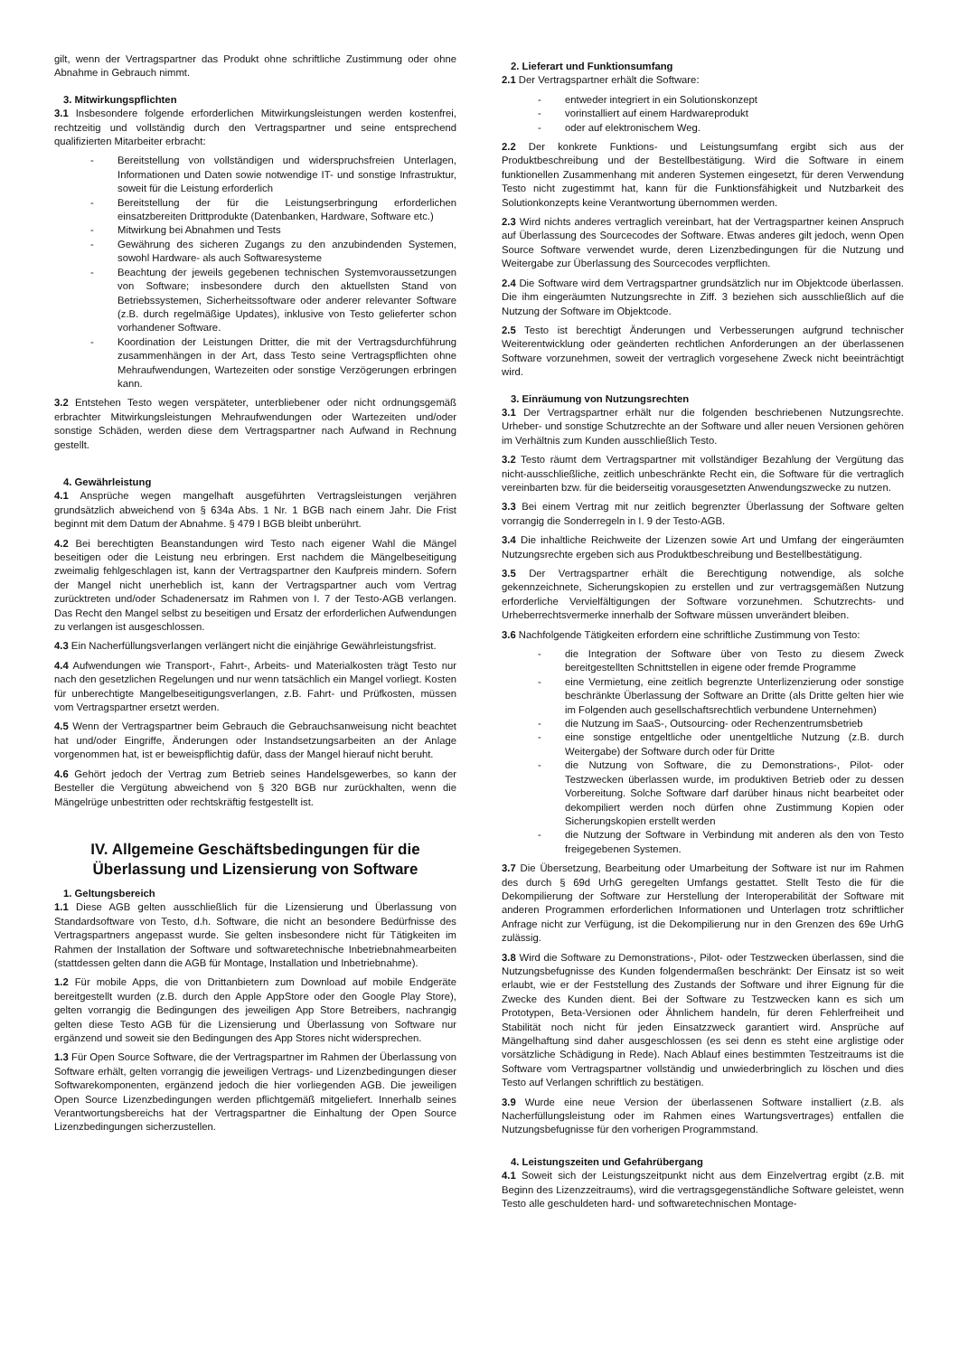gilt, wenn der Vertragspartner das Produkt ohne schriftliche Zustimmung oder ohne Abnahme in Gebrauch nimmt.
3. Mitwirkungspflichten
3.1 Insbesondere folgende erforderlichen Mitwirkungsleistungen werden kostenfrei, rechtzeitig und vollständig durch den Vertragspartner und seine entsprechend qualifizierten Mitarbeiter erbracht:
- Bereitstellung von vollständigen und widerspruchsfreien Unterlagen, Informationen und Daten sowie notwendige IT- und sonstige Infrastruktur, soweit für die Leistung erforderlich
- Bereitstellung der für die Leistungserbringung erforderlichen einsatzbereiten Drittprodukte (Datenbanken, Hardware, Software etc.)
- Mitwirkung bei Abnahmen und Tests
- Gewährung des sicheren Zugangs zu den anzubindenden Systemen, sowohl Hardware- als auch Softwaresysteme
- Beachtung der jeweils gegebenen technischen Systemvoraussetzungen von Software; insbesondere durch den aktuellsten Stand von Betriebssystemen, Sicherheitssoftware oder anderer relevanter Software (z.B. durch regelmäßige Updates), inklusive von Testo gelieferter schon vorhandener Software.
- Koordination der Leistungen Dritter, die mit der Vertragsdurchführung zusammenhängen in der Art, dass Testo seine Vertragspflichten ohne Mehraufwendungen, Wartezeiten oder sonstige Verzögerungen erbringen kann.
3.2 Entstehen Testo wegen verspäteter, unterbliebener oder nicht ordnungsgemäß erbrachter Mitwirkungsleistungen Mehraufwendungen oder Wartezeiten und/oder sonstige Schäden, werden diese dem Vertragspartner nach Aufwand in Rechnung gestellt.
4. Gewährleistung
4.1 Ansprüche wegen mangelhaft ausgeführten Vertragsleistungen verjähren grundsätzlich abweichend von § 634a Abs. 1 Nr. 1 BGB nach einem Jahr. Die Frist beginnt mit dem Datum der Abnahme. § 479 I BGB bleibt unberührt.
4.2 Bei berechtigten Beanstandungen wird Testo nach eigener Wahl die Mängel beseitigen oder die Leistung neu erbringen. Erst nachdem die Mängelbeseitigung zweimalig fehlgeschlagen ist, kann der Vertragspartner den Kaufpreis mindern. Sofern der Mangel nicht unerheblich ist, kann der Vertragspartner auch vom Vertrag zurücktreten und/oder Schadenersatz im Rahmen von I. 7 der Testo-AGB verlangen. Das Recht den Mangel selbst zu beseitigen und Ersatz der erforderlichen Aufwendungen zu verlangen ist ausgeschlossen.
4.3 Ein Nacherfüllungsverlangen verlängert nicht die einjährige Gewährleistungsfrist.
4.4 Aufwendungen wie Transport-, Fahrt-, Arbeits- und Materialkosten trägt Testo nur nach den gesetzlichen Regelungen und nur wenn tatsächlich ein Mangel vorliegt. Kosten für unberechtigte Mangelbeseitigungsverlangen, z.B. Fahrt- und Prüfkosten, müssen vom Vertragspartner ersetzt werden.
4.5 Wenn der Vertragspartner beim Gebrauch die Gebrauchsanweisung nicht beachtet hat und/oder Eingriffe, Änderungen oder Instandsetzungsarbeiten an der Anlage vorgenommen hat, ist er beweispflichtig dafür, dass der Mangel hierauf nicht beruht.
4.6 Gehört jedoch der Vertrag zum Betrieb seines Handelsgewerbes, so kann der Besteller die Vergütung abweichend von § 320 BGB nur zurückhalten, wenn die Mängelrüge unbestritten oder rechtskräftig festgestellt ist.
IV. Allgemeine Geschäftsbedingungen für die Überlassung und Lizensierung von Software
1. Geltungsbereich
1.1 Diese AGB gelten ausschließlich für die Lizensierung und Überlassung von Standardsoftware von Testo, d.h. Software, die nicht an besondere Bedürfnisse des Vertragspartners angepasst wurde. Sie gelten insbesondere nicht für Tätigkeiten im Rahmen der Installation der Software und softwaretechnische Inbetriebnahmearbeiten (stattdessen gelten dann die AGB für Montage, Installation und Inbetriebnahme).
1.2 Für mobile Apps, die von Drittanbietern zum Download auf mobile Endgeräte bereitgestellt wurden (z.B. durch den Apple AppStore oder den Google Play Store), gelten vorrangig die Bedingungen des jeweiligen App Store Betreibers, nachrangig gelten diese Testo AGB für die Lizensierung und Überlassung von Software nur ergänzend und soweit sie den Bedingungen des App Stores nicht widersprechen.
1.3 Für Open Source Software, die der Vertragspartner im Rahmen der Überlassung von Software erhält, gelten vorrangig die jeweiligen Vertrags- und Lizenzbedingungen dieser Softwarekomponenten, ergänzend jedoch die hier vorliegenden AGB. Die jeweiligen Open Source Lizenzbedingungen werden pflichtgemäß mitgeliefert. Innerhalb seines Verantwortungsbereichs hat der Vertragspartner die Einhaltung der Open Source Lizenzbedingungen sicherzustellen.
2. Lieferart und Funktionsumfang
2.1 Der Vertragspartner erhält die Software:
- entweder integriert in ein Solutionskonzept
- vorinstalliert auf einem Hardwareprodukt
- oder auf elektronischem Weg.
2.2 Der konkrete Funktions- und Leistungsumfang ergibt sich aus der Produktbeschreibung und der Bestellbestätigung. Wird die Software in einem funktionellen Zusammenhang mit anderen Systemen eingesetzt, für deren Verwendung Testo nicht zugestimmt hat, kann für die Funktionsfähigkeit und Nutzbarkeit des Solutionkonzepts keine Verantwortung übernommen werden.
2.3 Wird nichts anderes vertraglich vereinbart, hat der Vertragspartner keinen Anspruch auf Überlassung des Sourcecodes der Software. Etwas anderes gilt jedoch, wenn Open Source Software verwendet wurde, deren Lizenzbedingungen für die Nutzung und Weitergabe zur Überlassung des Sourcecodes verpflichten.
2.4 Die Software wird dem Vertragspartner grundsätzlich nur im Objektcode überlassen. Die ihm eingeräumten Nutzungsrechte in Ziff. 3 beziehen sich ausschließlich auf die Nutzung der Software im Objektcode.
2.5 Testo ist berechtigt Änderungen und Verbesserungen aufgrund technischer Weiterentwicklung oder geänderten rechtlichen Anforderungen an der überlassenen Software vorzunehmen, soweit der vertraglich vorgesehene Zweck nicht beeinträchtigt wird.
3. Einräumung von Nutzungsrechten
3.1 Der Vertragspartner erhält nur die folgenden beschriebenen Nutzungsrechte. Urheber- und sonstige Schutzrechte an der Software und aller neuen Versionen gehören im Verhältnis zum Kunden ausschließlich Testo.
3.2 Testo räumt dem Vertragspartner mit vollständiger Bezahlung der Vergütung das nicht-ausschließliche, zeitlich unbeschränkte Recht ein, die Software für die vertraglich vereinbarten bzw. für die beiderseitig vorausgesetzten Anwendungszwecke zu nutzen.
3.3 Bei einem Vertrag mit nur zeitlich begrenzter Überlassung der Software gelten vorrangig die Sonderregeln in I. 9 der Testo-AGB.
3.4 Die inhaltliche Reichweite der Lizenzen sowie Art und Umfang der eingeräumten Nutzungsrechte ergeben sich aus Produktbeschreibung und Bestellbestätigung.
3.5 Der Vertragspartner erhält die Berechtigung notwendige, als solche gekennzeichnete, Sicherungskopien zu erstellen und zur vertragsgemäßen Nutzung erforderliche Vervielfältigungen der Software vorzunehmen. Schutzrechts- und Urheberrechtsvermerke innerhalb der Software müssen unverändert bleiben.
3.6 Nachfolgende Tätigkeiten erfordern eine schriftliche Zustimmung von Testo:
- die Integration der Software über von Testo zu diesem Zweck bereitgestellten Schnittstellen in eigene oder fremde Programme
- eine Vermietung, eine zeitlich begrenzte Unterlizenzierung oder sonstige beschränkte Überlassung der Software an Dritte (als Dritte gelten hier wie im Folgenden auch gesellschaftsrechtlich verbundene Unternehmen)
- die Nutzung im SaaS-, Outsourcing- oder Rechenzentrumsbetrieb
- eine sonstige entgeltliche oder unentgeltliche Nutzung (z.B. durch Weitergabe) der Software durch oder für Dritte
- die Nutzung von Software, die zu Demonstrations-, Pilot- oder Testzwecken überlassen wurde, im produktiven Betrieb oder zu dessen Vorbereitung. Solche Software darf darüber hinaus nicht bearbeitet oder dekompiliert werden noch dürfen ohne Zustimmung Kopien oder Sicherungskopien erstellt werden
- die Nutzung der Software in Verbindung mit anderen als den von Testo freigegebenen Systemen.
3.7 Die Übersetzung, Bearbeitung oder Umarbeitung der Software ist nur im Rahmen des durch § 69d UrhG geregelten Umfangs gestattet. Stellt Testo die für die Dekompilierung der Software zur Herstellung der Interoperabilität der Software mit anderen Programmen erforderlichen Informationen und Unterlagen trotz schriftlicher Anfrage nicht zur Verfügung, ist die Dekompilierung nur in den Grenzen des 69e UrhG zulässig.
3.8 Wird die Software zu Demonstrations-, Pilot- oder Testzwecken überlassen, sind die Nutzungsbefugnisse des Kunden folgendermaßen beschränkt: Der Einsatz ist so weit erlaubt, wie er der Feststellung des Zustands der Software und ihrer Eignung für die Zwecke des Kunden dient. Bei der Software zu Testzwecken kann es sich um Prototypen, Beta-Versionen oder Ähnlichem handeln, für deren Fehlerfreiheit und Stabilität noch nicht für jeden Einsatzzweck garantiert wird. Ansprüche auf Mängelhaftung sind daher ausgeschlossen (es sei denn es steht eine arglistige oder vorsätzliche Schädigung in Rede). Nach Ablauf eines bestimmten Testzeitraums ist die Software vom Vertragspartner vollständig und unwiederbringlich zu löschen und dies Testo auf Verlangen schriftlich zu bestätigen.
3.9 Wurde eine neue Version der überlassenen Software installiert (z.B. als Nacherfüllungsleistung oder im Rahmen eines Wartungsvertrages) entfallen die Nutzungsbefugnisse für den vorherigen Programmstand.
4. Leistungszeiten und Gefahrübergang
4.1 Soweit sich der Leistungszeitpunkt nicht aus dem Einzelvertrag ergibt (z.B. mit Beginn des Lizenzzeitraums), wird die vertragsgegenständliche Software geleistet, wenn Testo alle geschuldeten hard- und softwaretechnischen Montage-